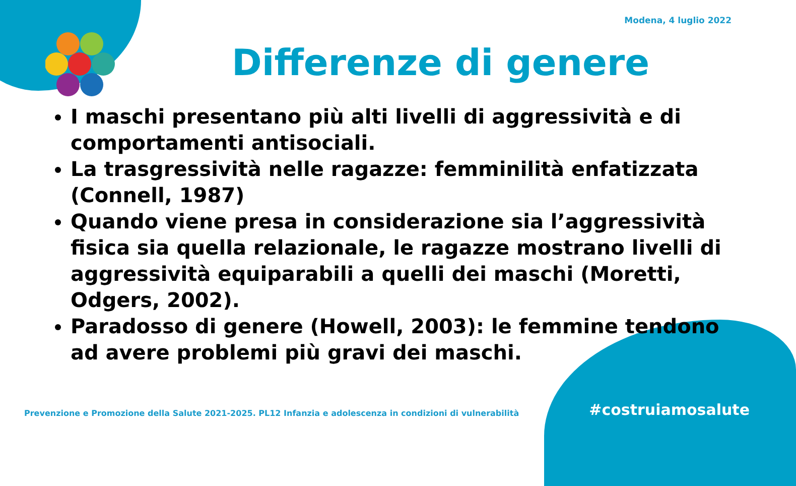Modena, 4 luglio 2022
Differenze di genere
I maschi presentano più alti livelli di aggressività e di comportamenti antisociali.
La trasgressività nelle ragazze: femminilità enfatizzata (Connell, 1987)
Quando viene presa in considerazione sia l’aggressività fisica sia quella relazionale, le ragazze mostrano livelli di aggressività equiparabili a quelli dei maschi (Moretti, Odgers, 2002).
Paradosso di genere (Howell, 2003): le femmine tendono ad avere problemi più gravi dei maschi.
Prevenzione e Promozione della Salute 2021-2025. PL12 Infanzia e adolescenza in condizioni di vulnerabilità
#costruiamosalute